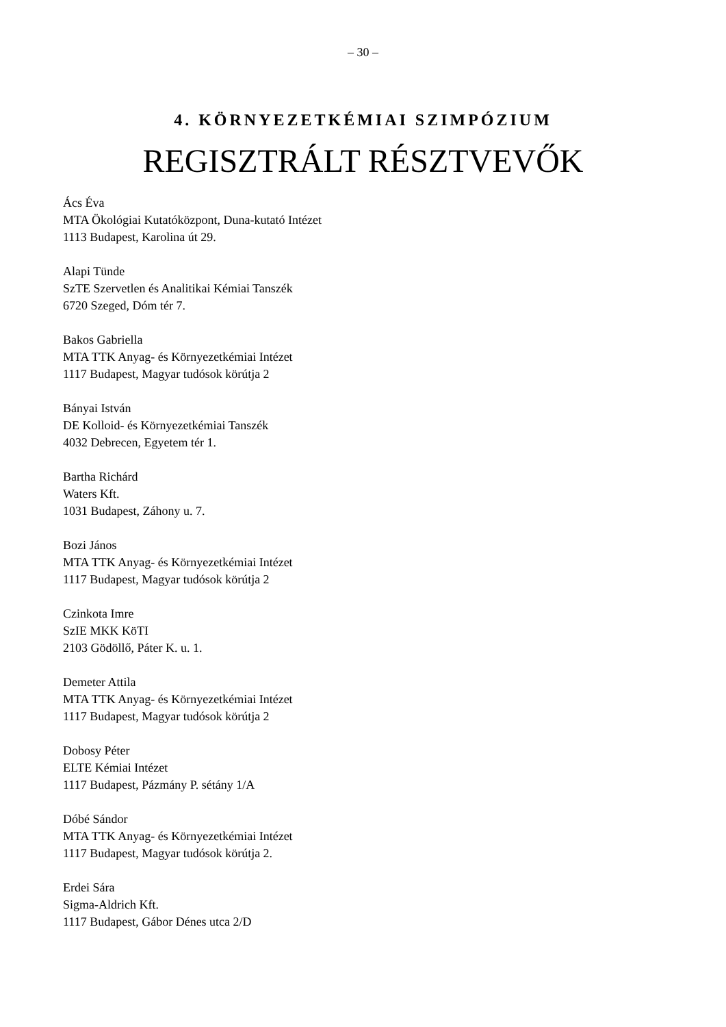– 30 –
4. KÖRNYEZETKÉMIAI SZIMPÓZIUM
REGISZTRÁLT RÉSZTVEVŐK
Ács Éva
MTA Ökológiai Kutatóközpont, Duna-kutató Intézet
1113 Budapest, Karolina út 29.
Alapi Tünde
SzTE Szervetlen és Analitikai Kémiai Tanszék
6720 Szeged, Dóm tér 7.
Bakos Gabriella
MTA TTK Anyag- és Környezetkémiai Intézet
1117 Budapest, Magyar tudósok körútja 2
Bányai István
DE Kolloid- és Környezetkémiai Tanszék
4032 Debrecen, Egyetem tér 1.
Bartha Richárd
Waters Kft.
1031 Budapest, Záhony u. 7.
Bozi János
MTA TTK Anyag- és Környezetkémiai Intézet
1117 Budapest, Magyar tudósok körútja 2
Czinkota Imre
SzIE MKK KöTI
2103 Gödöllő, Páter K. u. 1.
Demeter Attila
MTA TTK Anyag- és Környezetkémiai Intézet
1117 Budapest, Magyar tudósok körútja 2
Dobosy Péter
ELTE Kémiai Intézet
1117 Budapest, Pázmány P. sétány 1/A
Dóbé Sándor
MTA TTK Anyag- és Környezetkémiai Intézet
1117 Budapest, Magyar tudósok körútja 2.
Erdei Sára
Sigma-Aldrich Kft.
1117 Budapest, Gábor Dénes utca 2/D